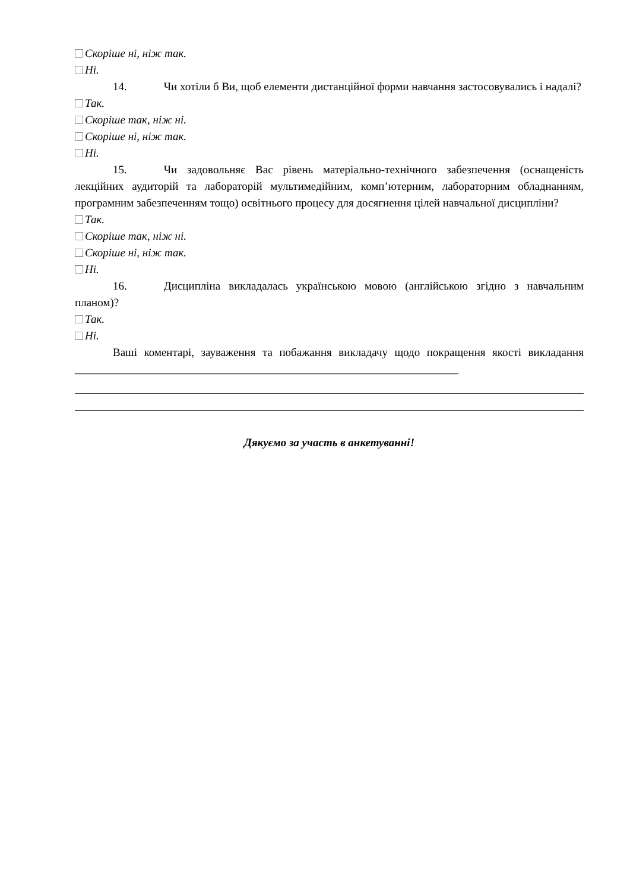Скоріше ні, ніж так.
Ні.
14. Чи хотіли б Ви, щоб елементи дистанційної форми навчання застосовувались і надалі?
Так.
Скоріше так, ніж ні.
Скоріше ні, ніж так.
Ні.
15. Чи задовольняє Вас рівень матеріально-технічного забезпечення (оснащеність лекційних аудиторій та лабораторій мультимедійним, комп’ютерним, лабораторним обладнанням, програмним забезпеченням тощо) освітнього процесу для досягнення цілей навчальної дисципліни?
Так.
Скоріше так, ніж ні.
Скоріше ні, ніж так.
Ні.
16. Дисципліна викладалась українською мовою (англійською згідно з навчальним планом)?
Так.
Ні.
Ваші коментарі, зауваження та побажання викладачу щодо покращення якості викладання ____________________________________________________________________
Дякуємо за участь в анкетуванні!